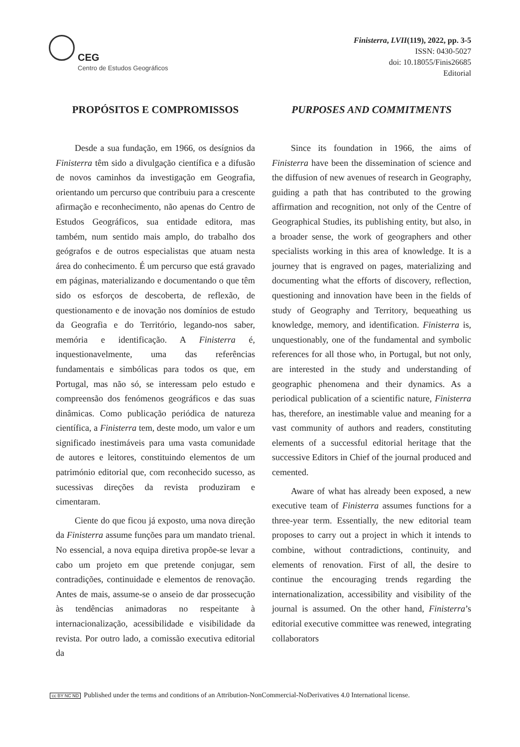CEG
Centro de Estudos Geográficos
Finisterra, LVII(119), 2022, pp. 3-5
ISSN: 0430-5027
doi: 10.18055/Finis26685
Editorial
PROPÓSITOS E COMPROMISSOS
Desde a sua fundação, em 1966, os desígnios da Finisterra têm sido a divulgação científica e a difusão de novos caminhos da investigação em Geografia, orientando um percurso que contribuiu para a crescente afirmação e reconhecimento, não apenas do Centro de Estudos Geográficos, sua entidade editora, mas também, num sentido mais amplo, do trabalho dos geógrafos e de outros especialistas que atuam nesta área do conhecimento. É um percurso que está gravado em páginas, materializando e documentando o que têm sido os esforços de descoberta, de reflexão, de questionamento e de inovação nos domínios de estudo da Geografia e do Território, legando-nos saber, memória e identificação. A Finisterra é, inquestionavelmente, uma das referências fundamentais e simbólicas para todos os que, em Portugal, mas não só, se interessam pelo estudo e compreensão dos fenómenos geográficos e das suas dinâmicas. Como publicação periódica de natureza científica, a Finisterra tem, deste modo, um valor e um significado inestimáveis para uma vasta comunidade de autores e leitores, constituindo elementos de um património editorial que, com reconhecido sucesso, as sucessivas direções da revista produziram e cimentaram.
Ciente do que ficou já exposto, uma nova direção da Finisterra assume funções para um mandato trienal. No essencial, a nova equipa diretiva propõe-se levar a cabo um projeto em que pretende conjugar, sem contradições, continuidade e elementos de renovação. Antes de mais, assume-se o anseio de dar prossecução às tendências animadoras no respeitante à internacionalização, acessibilidade e visibilidade da revista. Por outro lado, a comissão executiva editorial da
PURPOSES AND COMMITMENTS
Since its foundation in 1966, the aims of Finisterra have been the dissemination of science and the diffusion of new avenues of research in Geography, guiding a path that has contributed to the growing affirmation and recognition, not only of the Centre of Geographical Studies, its publishing entity, but also, in a broader sense, the work of geographers and other specialists working in this area of knowledge. It is a journey that is engraved on pages, materializing and documenting what the efforts of discovery, reflection, questioning and innovation have been in the fields of study of Geography and Territory, bequeathing us knowledge, memory, and identification. Finisterra is, unquestionably, one of the fundamental and symbolic references for all those who, in Portugal, but not only, are interested in the study and understanding of geographic phenomena and their dynamics. As a periodical publication of a scientific nature, Finisterra has, therefore, an inestimable value and meaning for a vast community of authors and readers, constituting elements of a successful editorial heritage that the successive Editors in Chief of the journal produced and cemented.
Aware of what has already been exposed, a new executive team of Finisterra assumes functions for a three-year term. Essentially, the new editorial team proposes to carry out a project in which it intends to combine, without contradictions, continuity, and elements of renovation. First of all, the desire to continue the encouraging trends regarding the internationalization, accessibility and visibility of the journal is assumed. On the other hand, Finisterra’s editorial executive committee was renewed, integrating collaborators
cc BY NC ND Published under the terms and conditions of an Attribution-NonCommercial-NoDerivatives 4.0 International license.